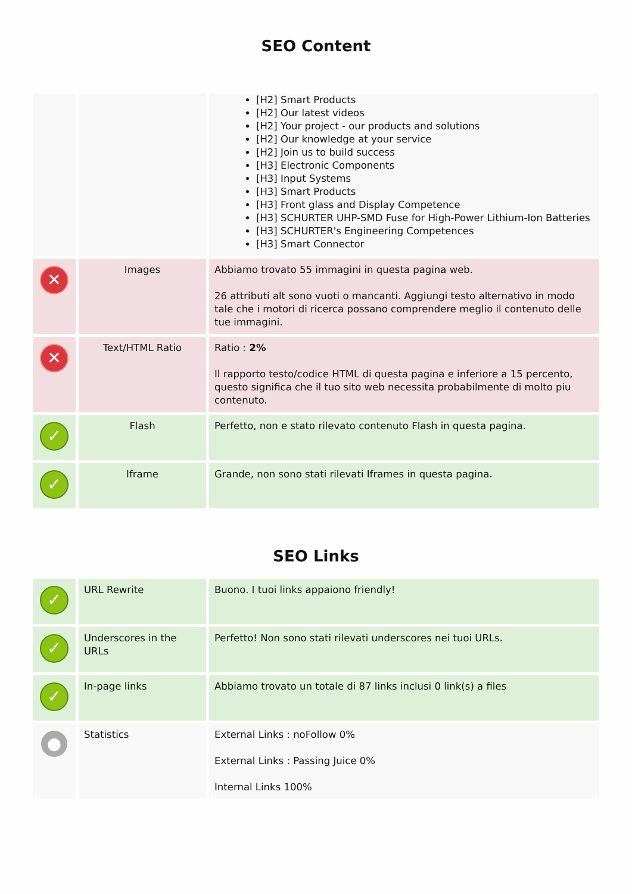SEO Content
| | | [H2] Smart Products [H2] Our latest videos [H2] Your project - our products and solutions [H2] Our knowledge at your service [H2] Join us to build success [H3] Electronic Components [H3] Input Systems [H3] Smart Products [H3] Front glass and Display Competence [H3] SCHURTER UHP-SMD Fuse for High-Power Lithium-Ion Batteries [H3] SCHURTER's Engineering Competences [H3] Smart Connector |
| ✕ | Images | Abbiamo trovato 55 immagini in questa pagina web. 26 attributi alt sono vuoti o mancanti. Aggiungi testo alternativo in modo tale che i motori di ricerca possano comprendere meglio il contenuto delle tue immagini. |
| ✕ | Text/HTML Ratio | Ratio : 2% Il rapporto testo/codice HTML di questa pagina e inferiore a 15 percento, questo significa che il tuo sito web necessita probabilmente di molto piu contenuto. |
| ✓ | Flash | Perfetto, non e stato rilevato contenuto Flash in questa pagina. |
| ✓ | Iframe | Grande, non sono stati rilevati Iframes in questa pagina. |
SEO Links
| ✓ | URL Rewrite | Buono. I tuoi links appaiono friendly! |
| ✓ | Underscores in the URLs | Perfetto! Non sono stati rilevati underscores nei tuoi URLs. |
| ✓ | In-page links | Abbiamo trovato un totale di 87 links inclusi 0 link(s) a files |
| ● | Statistics | External Links : noFollow 0% External Links : Passing Juice 0% Internal Links 100% |